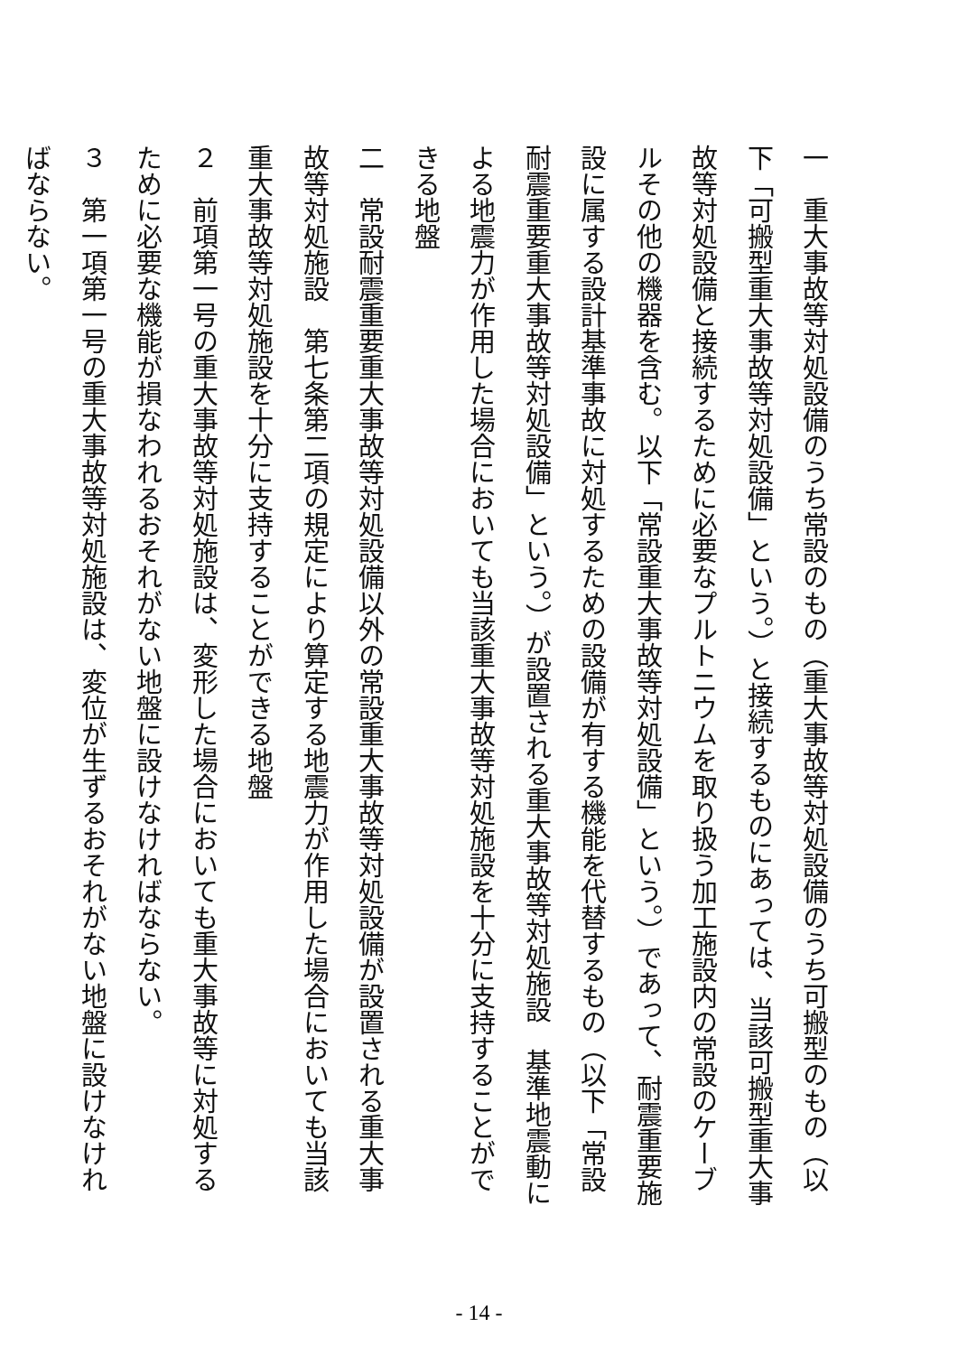一　重大事故等対処設備のうち常設のもの（重大事故等対処設備のうち可搬型のもの（以下「可搬型重大事故等対処設備」という。）と接続するものにあっては、当該可搬型重大事故等対処設備と接続するために必要なプルトニウムを取り扱う加工施設内の常設のケーブルその他の機器を含む。以下「常設重大事故等対処設備」という。）であって、耐震重要施設に属する設計基準事故に対処するための設備が有する機能を代替するもの（以下「常設耐震重要重大事故等対処設備」という。）が設置される重大事故等対処施設　基準地震動による地震力が作用した場合においても当該重大事故等対処施設を十分に支持することができる地盤
二　常設耐震重要重大事故等対処設備以外の常設重大事故等対処設備が設置される重大事故等対処施設　第七条第二項の規定により算定する地震力が作用した場合においても当該重大事故等対処施設を十分に支持することができる地盤
２　前項第一号の重大事故等対処施設は、変形した場合においても重大事故等に対処するために必要な機能が損なわれるおそれがない地盤に設けなければならない。
３　第一項第一号の重大事故等対処施設は、変位が生ずるおそれがない地盤に設けなければならない。
- 14 -